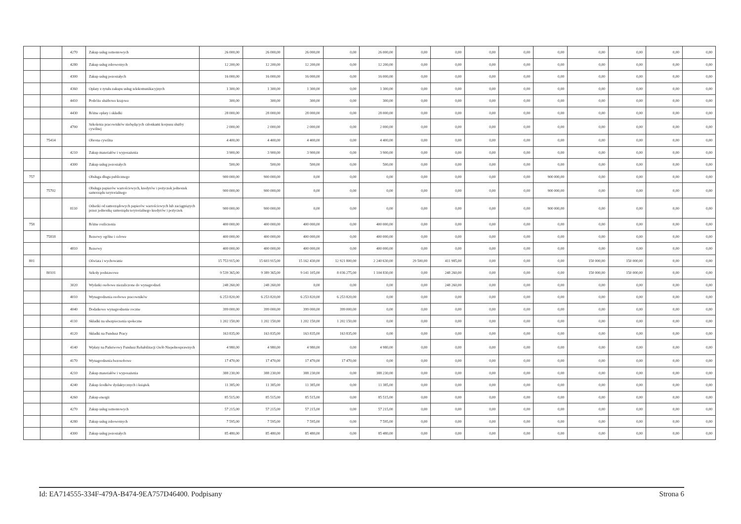| | | 4270 | Zakup usług remontowych | 26 000,00 | 26 000,00 | 26 000,00 | 0,00 | 26 000,00 | 0,00 | 0,00 | 0,00 | 0,00 | 0,00 | 0,00 | 0,00 | 0,00 | 0,00 |
| | | 4280 | Zakup usług zdrowotnych | 12 200,00 | 12 200,00 | 12 200,00 | 0,00 | 12 200,00 | 0,00 | 0,00 | 0,00 | 0,00 | 0,00 | 0,00 | 0,00 | 0,00 | 0,00 |
| | | 4300 | Zakup usług pozostałych | 16 000,00 | 16 000,00 | 16 000,00 | 0,00 | 16 000,00 | 0,00 | 0,00 | 0,00 | 0,00 | 0,00 | 0,00 | 0,00 | 0,00 | 0,00 |
| | | 4360 | Opłaty z tytułu zakupu usług telekomunikacyjnych | 1 300,00 | 1 300,00 | 1 300,00 | 0,00 | 1 300,00 | 0,00 | 0,00 | 0,00 | 0,00 | 0,00 | 0,00 | 0,00 | 0,00 | 0,00 |
| | | 4410 | Podróże służbowe krajowe | 300,00 | 300,00 | 300,00 | 0,00 | 300,00 | 0,00 | 0,00 | 0,00 | 0,00 | 0,00 | 0,00 | 0,00 | 0,00 | 0,00 |
| | | 4430 | Różne opłaty i składki | 28 000,00 | 28 000,00 | 28 000,00 | 0,00 | 28 000,00 | 0,00 | 0,00 | 0,00 | 0,00 | 0,00 | 0,00 | 0,00 | 0,00 | 0,00 |
| | | 4700 | Szkolenia pracowników niebędących członkami korpusu służby cywilnej | 2 000,00 | 2 000,00 | 2 000,00 | 0,00 | 2 000,00 | 0,00 | 0,00 | 0,00 | 0,00 | 0,00 | 0,00 | 0,00 | 0,00 | 0,00 |
| | 75414 | | Obrona cywilna | 4 400,00 | 4 400,00 | 4 400,00 | 0,00 | 4 400,00 | 0,00 | 0,00 | 0,00 | 0,00 | 0,00 | 0,00 | 0,00 | 0,00 | 0,00 |
| | | 4210 | Zakup materiałów i wyposażenia | 3 900,00 | 3 900,00 | 3 900,00 | 0,00 | 3 900,00 | 0,00 | 0,00 | 0,00 | 0,00 | 0,00 | 0,00 | 0,00 | 0,00 | 0,00 |
| | | 4300 | Zakup usług pozostałych | 500,00 | 500,00 | 500,00 | 0,00 | 500,00 | 0,00 | 0,00 | 0,00 | 0,00 | 0,00 | 0,00 | 0,00 | 0,00 | 0,00 |
| 757 | | | Obsługa długu publicznego | 900 000,00 | 900 000,00 | 0,00 | 0,00 | 0,00 | 0,00 | 0,00 | 0,00 | 0,00 | 900 000,00 | 0,00 | 0,00 | 0,00 | 0,00 |
| | 75702 | | Obsługa papierów wartościowych, kredytów i pożyczek jednostek samorządu terytorialnego | 900 000,00 | 900 000,00 | 0,00 | 0,00 | 0,00 | 0,00 | 0,00 | 0,00 | 0,00 | 900 000,00 | 0,00 | 0,00 | 0,00 | 0,00 |
| | | 8110 | Odsetki od samorządowych papierów wartościowych lub zaciągniętych przez jednostkę samorządu terytorialnego kredytów i pożyczek | 900 000,00 | 900 000,00 | 0,00 | 0,00 | 0,00 | 0,00 | 0,00 | 0,00 | 0,00 | 900 000,00 | 0,00 | 0,00 | 0,00 | 0,00 |
| 758 | | | Różne rozliczenia | 400 000,00 | 400 000,00 | 400 000,00 | 0,00 | 400 000,00 | 0,00 | 0,00 | 0,00 | 0,00 | 0,00 | 0,00 | 0,00 | 0,00 | 0,00 |
| | 75818 | | Rezerwy ogólne i celowe | 400 000,00 | 400 000,00 | 400 000,00 | 0,00 | 400 000,00 | 0,00 | 0,00 | 0,00 | 0,00 | 0,00 | 0,00 | 0,00 | 0,00 | 0,00 |
| | | 4810 | Rezerwy | 400 000,00 | 400 000,00 | 400 000,00 | 0,00 | 400 000,00 | 0,00 | 0,00 | 0,00 | 0,00 | 0,00 | 0,00 | 0,00 | 0,00 | 0,00 |
| 801 | | | Oświata i wychowanie | 15 753 915,00 | 15 603 915,00 | 15 162 430,00 | 12 921 800,00 | 2 240 630,00 | 29 500,00 | 411 985,00 | 0,00 | 0,00 | 0,00 | 150 000,00 | 150 000,00 | 0,00 | 0,00 |
| | 80101 | | Szkoły podstawowe | 9 539 365,00 | 9 389 365,00 | 9 141 105,00 | 8 036 275,00 | 1 104 830,00 | 0,00 | 248 260,00 | 0,00 | 0,00 | 0,00 | 150 000,00 | 150 000,00 | 0,00 | 0,00 |
| | | 3020 | Wydatki osobowe niezaliczone do wynagrodzeń | 248 260,00 | 248 260,00 | 0,00 | 0,00 | 0,00 | 0,00 | 248 260,00 | 0,00 | 0,00 | 0,00 | 0,00 | 0,00 | 0,00 | 0,00 |
| | | 4010 | Wynagrodzenia osobowe pracowników | 6 253 820,00 | 6 253 820,00 | 6 253 820,00 | 6 253 820,00 | 0,00 | 0,00 | 0,00 | 0,00 | 0,00 | 0,00 | 0,00 | 0,00 | 0,00 | 0,00 |
| | | 4040 | Dodatkowe wynagrodzenie roczne | 399 000,00 | 399 000,00 | 399 000,00 | 399 000,00 | 0,00 | 0,00 | 0,00 | 0,00 | 0,00 | 0,00 | 0,00 | 0,00 | 0,00 | 0,00 |
| | | 4110 | Składki na ubezpieczenia społeczne | 1 202 150,00 | 1 202 150,00 | 1 202 150,00 | 1 202 150,00 | 0,00 | 0,00 | 0,00 | 0,00 | 0,00 | 0,00 | 0,00 | 0,00 | 0,00 | 0,00 |
| | | 4120 | Składki na Fundusz Pracy | 163 835,00 | 163 835,00 | 163 835,00 | 163 835,00 | 0,00 | 0,00 | 0,00 | 0,00 | 0,00 | 0,00 | 0,00 | 0,00 | 0,00 | 0,00 |
| | | 4140 | Wpłaty na Państwowy Fundusz Rehabilitacji Osób Niepełnosprawnych | 4 980,00 | 4 980,00 | 4 980,00 | 0,00 | 4 980,00 | 0,00 | 0,00 | 0,00 | 0,00 | 0,00 | 0,00 | 0,00 | 0,00 | 0,00 |
| | | 4170 | Wynagrodzenia bezosobowe | 17 470,00 | 17 470,00 | 17 470,00 | 17 470,00 | 0,00 | 0,00 | 0,00 | 0,00 | 0,00 | 0,00 | 0,00 | 0,00 | 0,00 | 0,00 |
| | | 4210 | Zakup materiałów i wyposażenia | 388 230,00 | 388 230,00 | 388 230,00 | 0,00 | 388 230,00 | 0,00 | 0,00 | 0,00 | 0,00 | 0,00 | 0,00 | 0,00 | 0,00 | 0,00 |
| | | 4240 | Zakup środków dydaktycznych i książek | 11 385,00 | 11 385,00 | 11 385,00 | 0,00 | 11 385,00 | 0,00 | 0,00 | 0,00 | 0,00 | 0,00 | 0,00 | 0,00 | 0,00 | 0,00 |
| | | 4260 | Zakup energii | 85 515,00 | 85 515,00 | 85 515,00 | 0,00 | 85 515,00 | 0,00 | 0,00 | 0,00 | 0,00 | 0,00 | 0,00 | 0,00 | 0,00 | 0,00 |
| | | 4270 | Zakup usług remontowych | 57 215,00 | 57 215,00 | 57 215,00 | 0,00 | 57 215,00 | 0,00 | 0,00 | 0,00 | 0,00 | 0,00 | 0,00 | 0,00 | 0,00 | 0,00 |
| | | 4280 | Zakup usług zdrowotnych | 7 595,00 | 7 595,00 | 7 595,00 | 0,00 | 7 595,00 | 0,00 | 0,00 | 0,00 | 0,00 | 0,00 | 0,00 | 0,00 | 0,00 | 0,00 |
| | | 4300 | Zakup usług pozostałych | 85 480,00 | 85 480,00 | 85 480,00 | 0,00 | 85 480,00 | 0,00 | 0,00 | 0,00 | 0,00 | 0,00 | 0,00 | 0,00 | 0,00 | 0,00 |
Id: EA714555-334F-479A-B474-9EA757D46400. Podpisany Strona 6